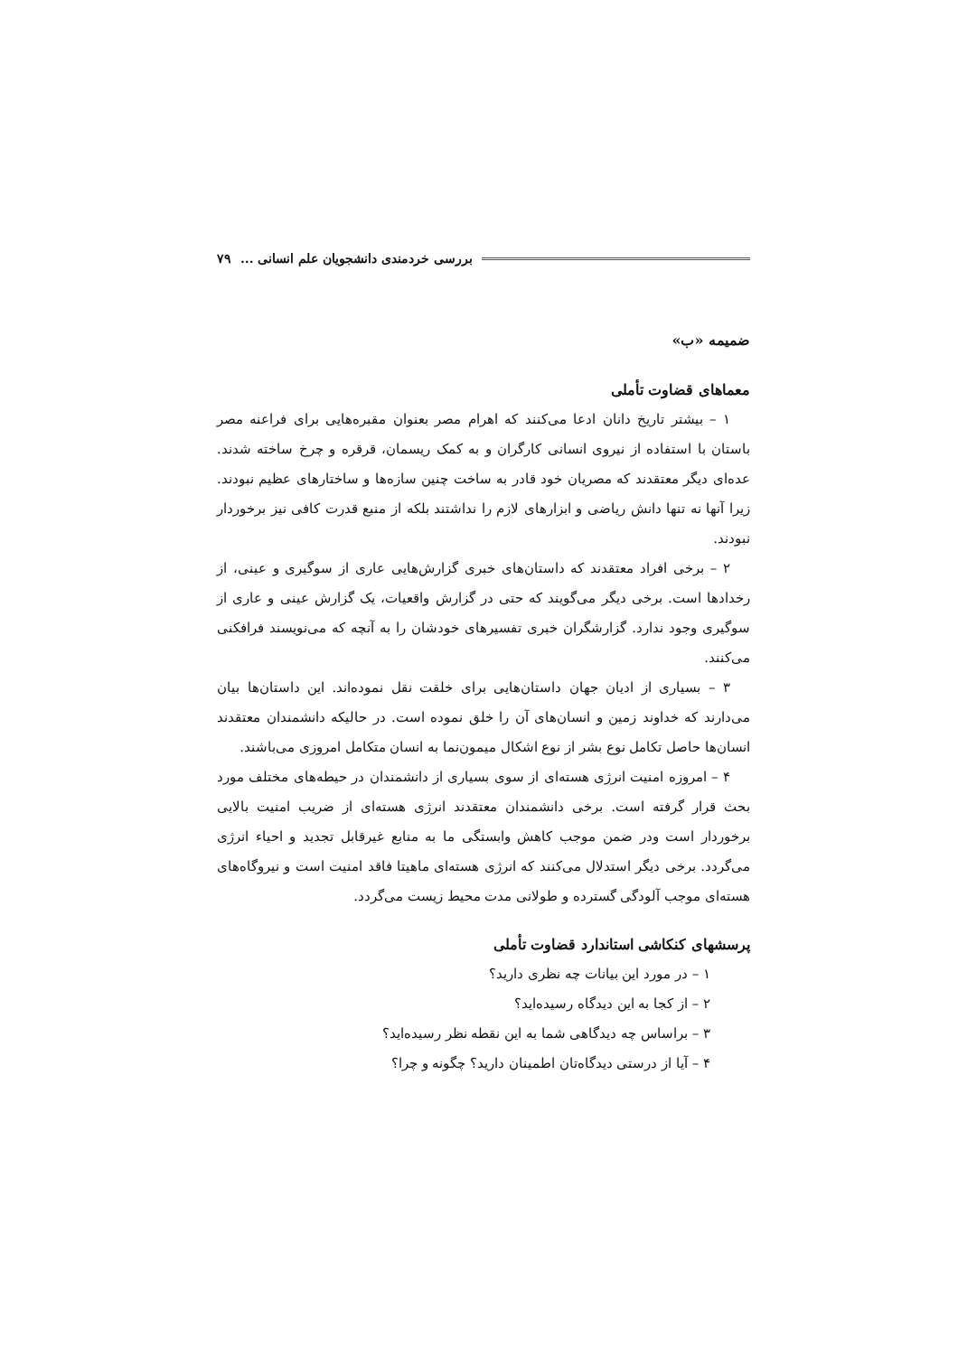بررسی خردمندی دانشجویان علم انسانی ... ٧٩
ضمیمه «ب»
معماهای قضاوت تأملی
١ – بیشتر تاریخ دانان ادعا می‌کنند که اهرام مصر بعنوان مقبره‌هایی برای فراعنه مصر باستان با استفاده از نیروی انسانی کارگران و به کمک ریسمان، قرقره و چرخ ساخته شدند. عده‌ای دیگر معتقدند که مصریان خود قادر به ساخت چنین سازه‌ها و ساختارهای عظیم نبودند. زیرا آنها نه تنها دانش ریاضی و ابزارهای لازم را نداشتند بلکه از منبع قدرت کافی نیز برخوردار نبودند.
٢ – برخی افراد معتقدند که داستان‌های خبری گزارش‌هایی عاری از سوگیری و عینی، از رخدادها است. برخی دیگر می‌گویند که حتی در گزارش واقعیات، یک گزارش عینی و عاری از سوگیری وجود ندارد. گزارشگران خبری تفسیرهای خودشان را به آنچه که می‌نویسند فرافکنی می‌کنند.
٣ – بسیاری از ادیان جهان داستان‌هایی برای خلقت نقل نموده‌اند. این داستان‌ها بیان می‌دارند که خداوند زمین و انسان‌های آن را خلق نموده است. در حالیکه دانشمندان معتقدند انسان‌ها حاصل تکامل نوع بشر از نوع اشکال میمون‌نما به انسان متکامل امروزی می‌باشند.
۴ – امروزه امنیت انرژی هسته‌ای از سوی بسیاری از دانشمندان در حیطه‌های مختلف مورد بحث قرار گرفته است. برخی دانشمندان معتقدند انرژی هسته‌ای از ضریب امنیت بالایی برخوردار است ودر ضمن موجب کاهش وابستگی ما به منابع غیرقابل تجدید و احیاء انرژی می‌گردد. برخی دیگر استدلال می‌کنند که انرژی هسته‌ای ماهیتا فاقد امنیت است و نیروگاه‌های هسته‌ای موجب آلودگی گسترده و طولانی مدت محیط زیست می‌گردد.
پرسشهای کنکاشی استاندارد قضاوت تأملی
١ – در مورد این بیانات چه نظری دارید؟
٢ – از کجا به این دیدگاه رسیده‌اید؟
٣ – براساس چه دیدگاهی شما به این نقطه نظر رسیده‌اید؟
۴ – آیا از درستی دیدگاه‌تان اطمینان دارید؟ چگونه و چرا؟